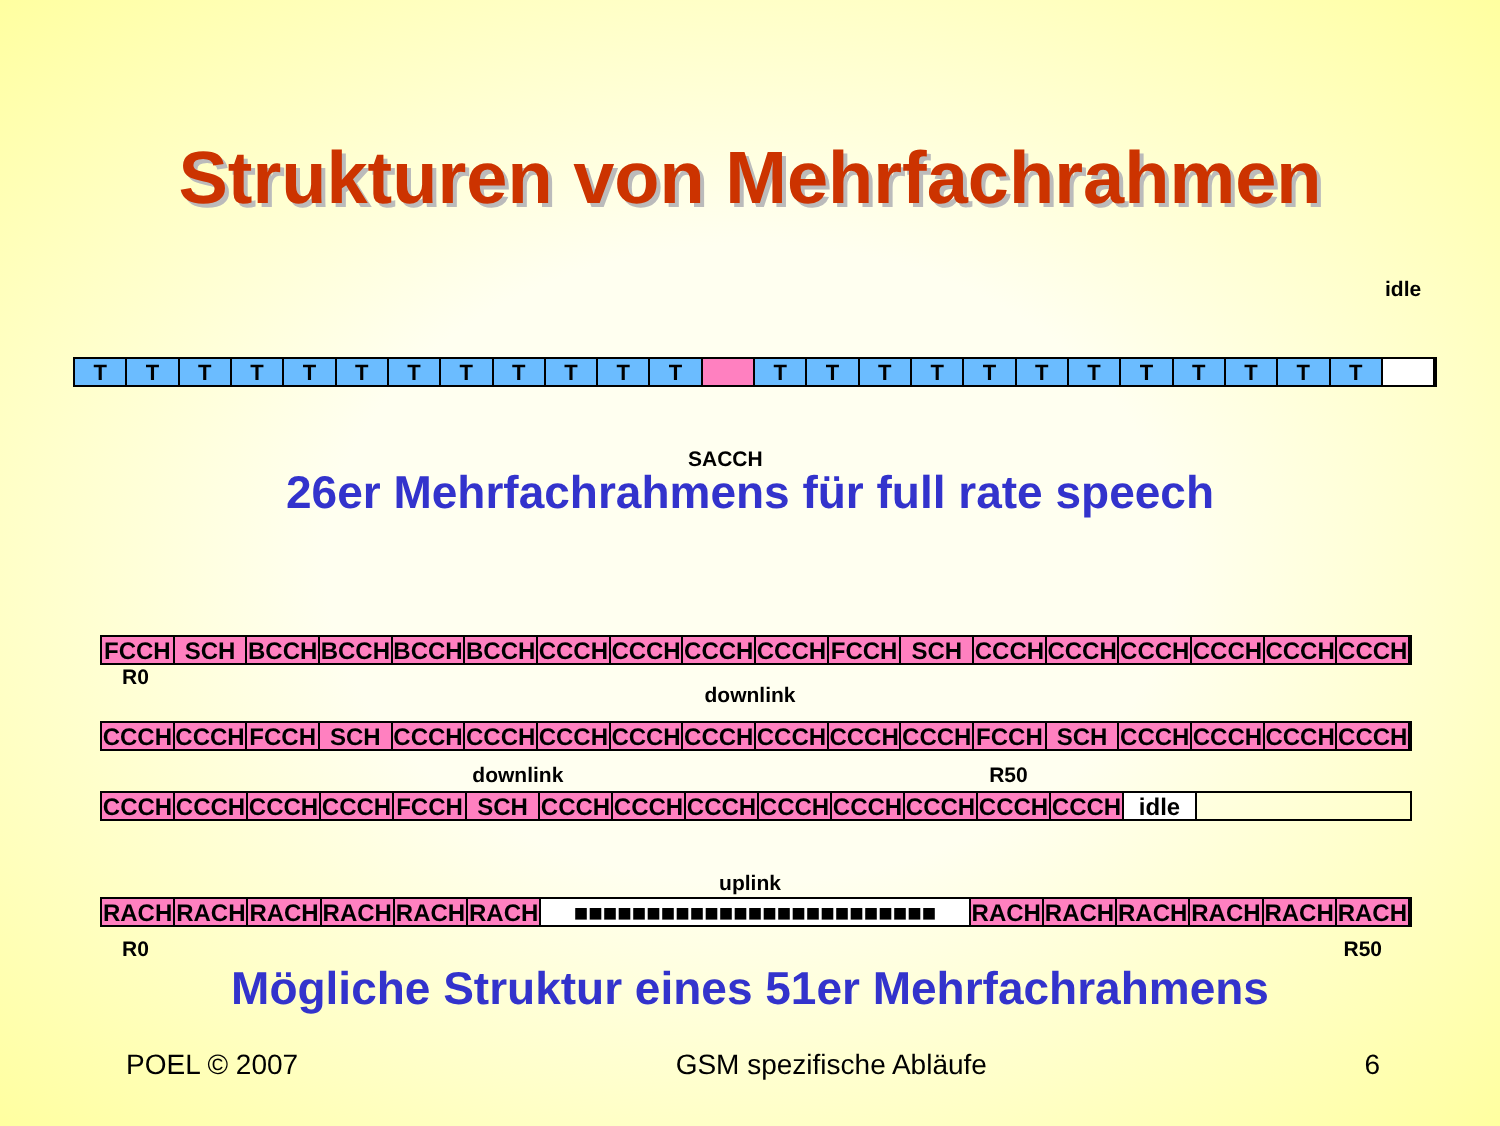Strukturen von Mehrfachrahmen
idle
T T T T T T T T T T T T T T T T T T T T T T T T
SACCH
26er Mehrfachrahmens für full rate speech
FCCH SCH BCCH BCCH BCCH BCCH CCCH CCCH CCCH CCCH FCCH SCH CCCH CCCH CCCH CCCH CCCH CCCH
R0
downlink
CCCH CCCH FCCH SCH CCCH CCCH CCCH CCCH CCCH CCCH CCCH CCCH FCCH SCH CCCH CCCH CCCH CCCH
downlink R50
CCCH CCCH CCCH CCCH FCCH SCH CCCH CCCH CCCH CCCH CCCH CCCH CCCH CCCH idle
uplink
RACH RACH RACH RACH RACH RACH ■■■■■■■■■■■■■■■■■■■■■■■■■ RACH RACH RACH RACH RACH RACH
R0 R50
Mögliche Struktur eines 51er Mehrfachrahmens
POEL © 2007 GSM spezifische Abläufe 6